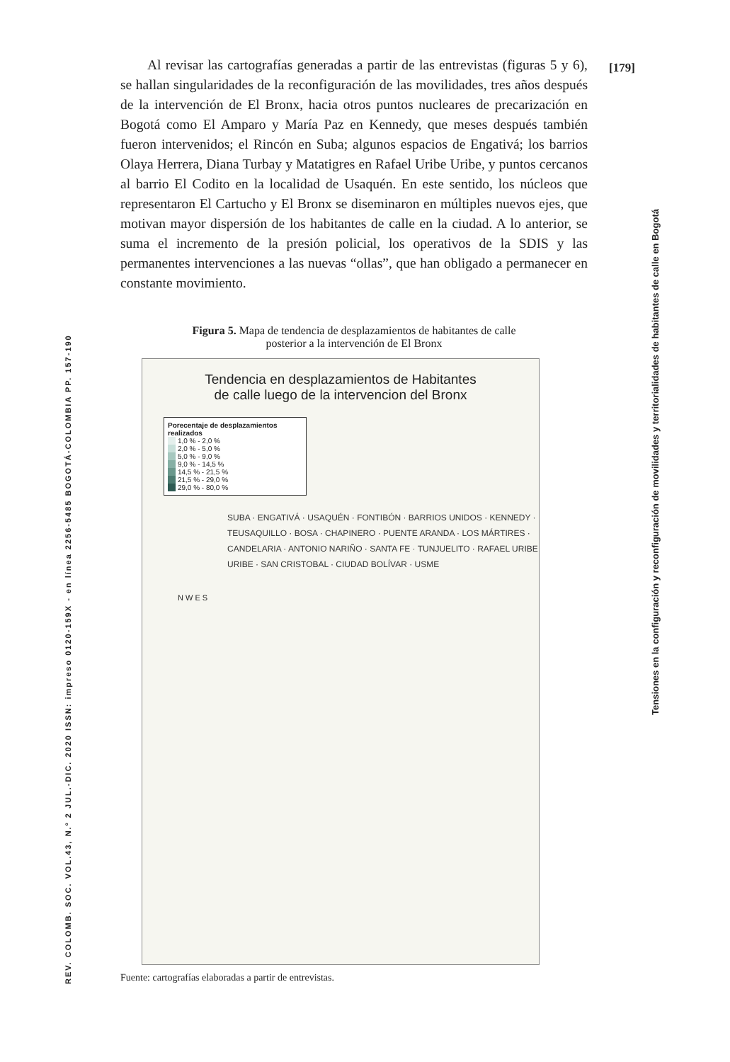[179]
REV. COLOMB. SOC. VOL.43, N.º 2 JUL.-DIC. 2020 ISSN: impreso 0120-159X - en línea 2256-5485 BOGOTÁ-COLOMBIA PP. 157-190
Tensiones en la configuración y reconfiguración de movilidades y territorialidades de habitantes de calle en Bogotá
Al revisar las cartografías generadas a partir de las entrevistas (figuras 5 y 6), se hallan singularidades de la reconfiguración de las movilidades, tres años después de la intervención de El Bronx, hacia otros puntos nucleares de precarización en Bogotá como El Amparo y María Paz en Kennedy, que meses después también fueron intervenidos; el Rincón en Suba; algunos espacios de Engativá; los barrios Olaya Herrera, Diana Turbay y Matatigres en Rafael Uribe Uribe, y puntos cercanos al barrio El Codito en la localidad de Usaquén. En este sentido, los núcleos que representaron El Cartucho y El Bronx se diseminaron en múltiples nuevos ejes, que motivan mayor dispersión de los habitantes de calle en la ciudad. A lo anterior, se suma el incremento de la presión policial, los operativos de la SDIS y las permanentes intervenciones a las nuevas “ollas”, que han obligado a permanecer en constante movimiento.
Figura 5. Mapa de tendencia de desplazamientos de habitantes de calle
posterior a la intervención de El Bronx
Tendencia en desplazamientos de Habitantes
de calle luego de la intervencion del Bronx
Porecentaje de desplazamientos realizados
1,0 % - 2,0 %
2,0 % - 5,0 %
5,0 % - 9,0 %
9,0 % - 14,5 %
14,5 % - 21,5 %
21,5 % - 29,0 %
29,0 % - 80,0 %
SUBA · ENGATIVÁ · USAQUÉN · FONTIBÓN · BARRIOS UNIDOS · KENNEDY · TEUSAQUILLO · BOSA · CHAPINERO · PUENTE ARANDA · LOS MÁRTIRES · CANDELARIA · ANTONIO NARIÑO · SANTA FE · TUNJUELITO · RAFAEL URIBE URIBE · SAN CRISTOBAL · CIUDAD BOLÍVAR · USME
N W E S
Fuente: cartografías elaboradas a partir de entrevistas.